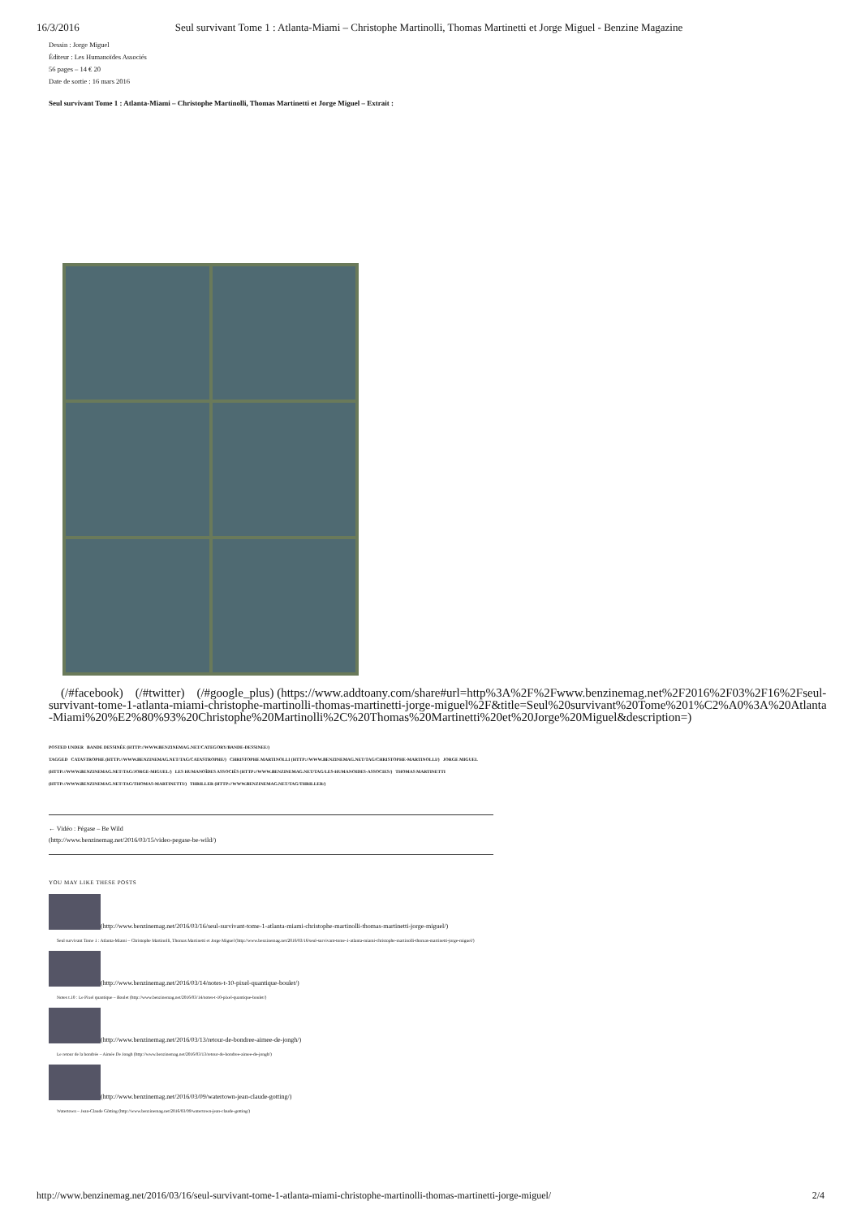16/3/2016 Seul survivant Tome 1 : Atlanta-Miami – Christophe Martinolli, Thomas Martinetti et Jorge Miguel - Benzine Magazine
Dessin : Jorge Miguel
Éditeur : Les Humanoïdes Associés
56 pages – 14 € 20
Date de sortie : 16 mars 2016
Seul survivant Tome 1 : Atlanta-Miami – Christophe Martinolli, Thomas Martinetti et Jorge Miguel – Extrait :
(/#facebook) (/#twitter) (/#google_plus) (https://www.addtoany.com/share#url=http%3A%2F%2Fwww.benzinemag.net%2F2016%2F03%2F16%2Fseul-survivant-tome-1-atlanta-miami-christophe-martinolli-thomas-martinetti-jorge-miguel%2F&title=Seul%20survivant%20Tome%201%C2%A0%3A%20Atlanta-Miami%20%E2%80%93%20Christophe%20Martinolli%2C%20Thomas%20Martinetti%20et%20Jorge%20Miguel&description=)
POSTED UNDER BANDE DESSINÉE (HTTP://WWW.BENZINEMAG.NET/CATEGORY/BANDE-DESSINEE/)
TAGGED CATASTROPHE (HTTP://WWW.BENZINEMAG.NET/TAG/CATASTROPHE/) CHRISTOPHE MARTINOLLI (HTTP://WWW.BENZINEMAG.NET/TAG/CHRISTOPHE-MARTINOLLI/) JORGE MIGUEL (HTTP://WWW.BENZINEMAG.NET/TAG/JORGE-MIGUEL/) LES HUMANOÏDES ASSOCIÉS (HTTP://WWW.BENZINEMAG.NET/TAG/LES-HUMANOIDES-ASSOCIES/) THOMAS MARTINETTI (HTTP://WWW.BENZINEMAG.NET/TAG/THOMAS-MARTINETTI/) THRILLER (HTTP://WWW.BENZINEMAG.NET/TAG/THRILLER/)
← Vidéo : Pégase – Be Wild
(http://www.benzinemag.net/2016/03/15/video-pegase-be-wild/)
YOU MAY LIKE THESE POSTS
(http://www.benzinemag.net/2016/03/16/seul-survivant-tome-1-atlanta-miami-christophe-martinolli-thomas-martinetti-jorge-miguel/)
Seul survivant Tome 1 : Atlanta-Miami – Christophe Martinolli, Thomas Martinetti et Jorge Miguel (http://www.benzinemag.net/2016/03/16/seul-survivant-tome-1-atlanta-miami-christophe-martinolli-thomas-martinetti-jorge-miguel/)
(http://www.benzinemag.net/2016/03/14/notes-t-10-pixel-quantique-boulet/)
Notes t.10 : Le Pixel quantique – Boulet (http://www.benzinemag.net/2016/03/14/notes-t-10-pixel-quantique-boulet/)
(http://www.benzinemag.net/2016/03/13/retour-de-bondree-aimee-de-jongh/)
Le retour de la bondrée – Aimée De Jongh (http://www.benzinemag.net/2016/03/13/retour-de-bondree-aimee-de-jongh/)
(http://www.benzinemag.net/2016/03/09/watertown-jean-claude-gotting/)
Watertown – Jean-Claude Götting (http://www.benzinemag.net/2016/03/09/watertown-jean-claude-gotting/)
http://www.benzinemag.net/2016/03/16/seul-survivant-tome-1-atlanta-miami-christophe-martinolli-thomas-martinetti-jorge-miguel/ 2/4